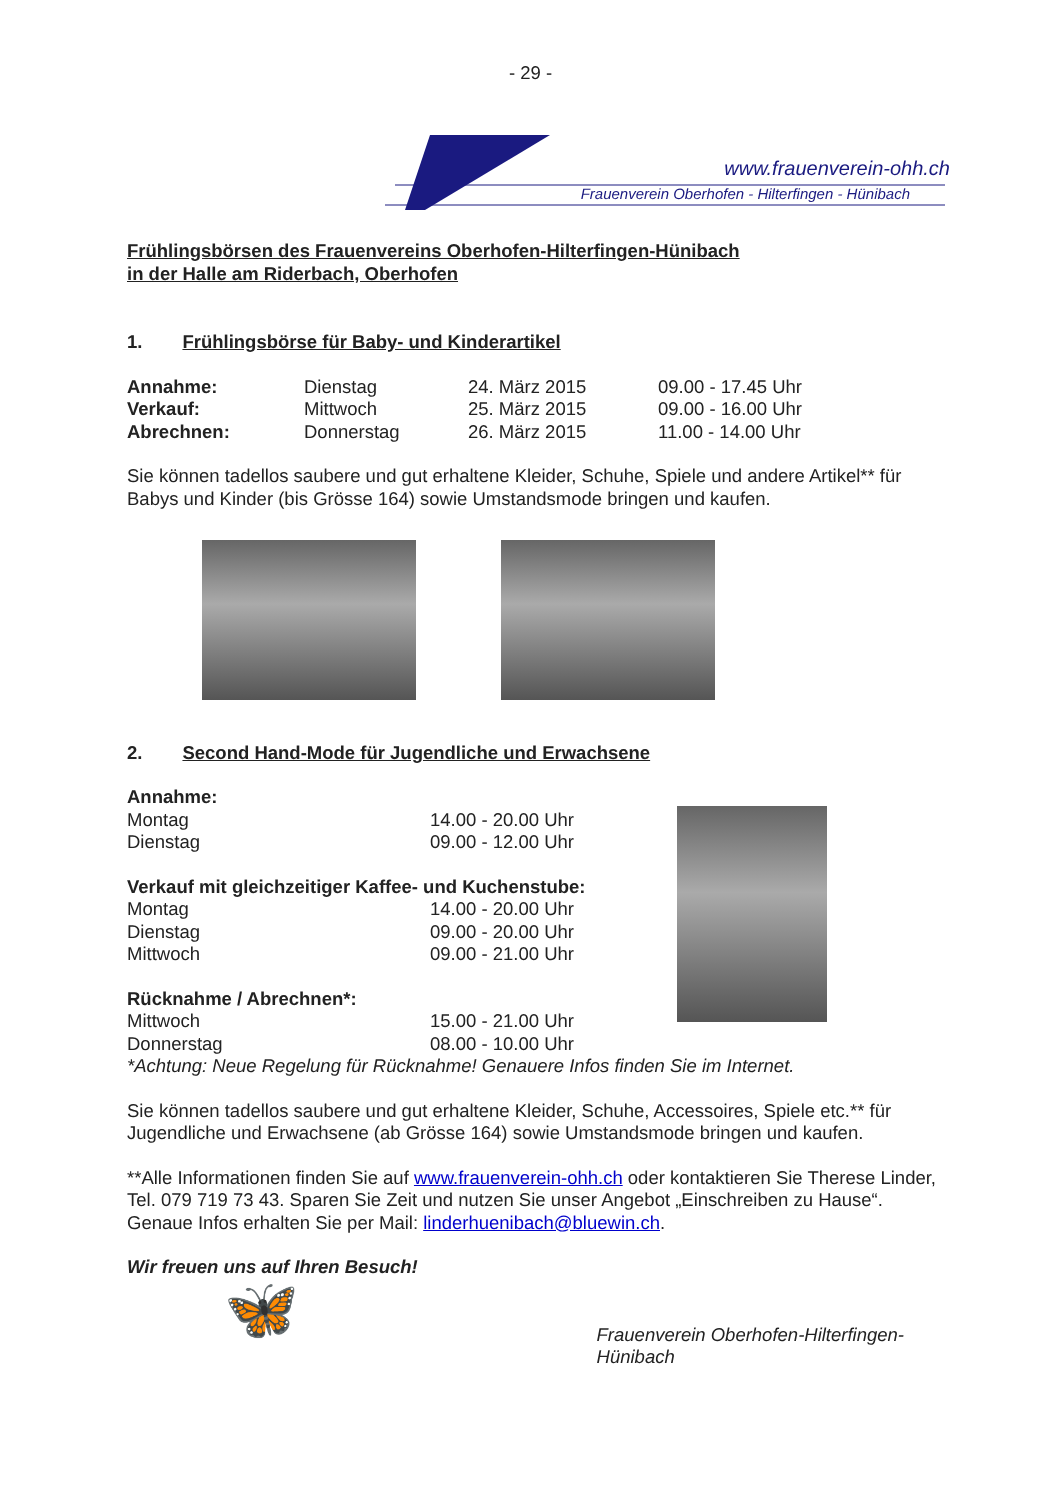- 29 -
www.frauenverein-ohh.ch
Frauenverein Oberhofen - Hilterfingen - Hünibach
Frühlingsbörsen des Frauenvereins Oberhofen-Hilterfingen-Hünibach
in der Halle am Riderbach, Oberhofen
1. Frühlingsbörse für Baby- und Kinderartikel
| Annahme: | Dienstag | 24. März 2015 | 09.00 - 17.45 Uhr |
| Verkauf: | Mittwoch | 25. März 2015 | 09.00 - 16.00 Uhr |
| Abrechnen: | Donnerstag | 26. März 2015 | 11.00 - 14.00 Uhr |
Sie können tadellos saubere und gut erhaltene Kleider, Schuhe, Spiele und andere Artikel** für Babys und Kinder (bis Grösse 164) sowie Umstandsmode bringen und kaufen.
2. Second Hand-Mode für Jugendliche und Erwachsene
| Annahme: | |
| Montag | 14.00 - 20.00 Uhr |
| Dienstag | 09.00 - 12.00 Uhr |
| Verkauf mit gleichzeitiger Kaffee- und Kuchenstube: | |
| Montag | 14.00 - 20.00 Uhr |
| Dienstag | 09.00 - 20.00 Uhr |
| Mittwoch | 09.00 - 21.00 Uhr |
| Rücknahme / Abrechnen*: | |
| Mittwoch | 15.00 - 21.00 Uhr |
| Donnerstag | 08.00 - 10.00 Uhr |
*Achtung: Neue Regelung für Rücknahme! Genauere Infos finden Sie im Internet.
Sie können tadellos saubere und gut erhaltene Kleider, Schuhe, Accessoires, Spiele etc.** für Jugendliche und Erwachsene (ab Grösse 164) sowie Umstandsmode bringen und kaufen.
**Alle Informationen finden Sie auf www.frauenverein-ohh.ch oder kontaktieren Sie Therese Linder, Tel. 079 719 73 43. Sparen Sie Zeit und nutzen Sie unser Angebot „Einschreiben zu Hause“. Genaue Infos erhalten Sie per Mail: linderhuenibach@bluewin.ch.
Wir freuen uns auf Ihren Besuch!
🦋
Frauenverein Oberhofen-Hilterfingen-Hünibach